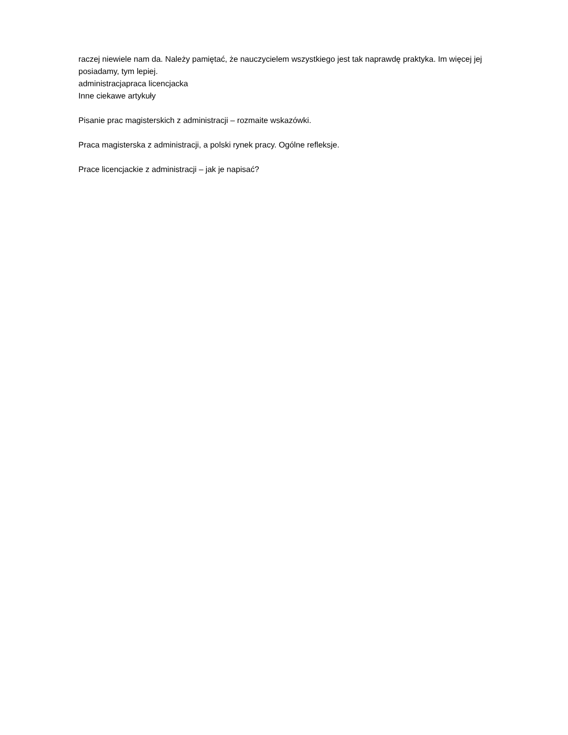raczej niewiele nam da. Należy pamiętać, że nauczycielem wszystkiego jest tak naprawdę praktyka. Im więcej jej posiadamy, tym lepiej.
administracjapraca licencjacka
Inne ciekawe artykuły
Pisanie prac magisterskich z administracji – rozmaite wskazówki.
Praca magisterska z administracji, a polski rynek pracy. Ogólne refleksje.
Prace licencjackie z administracji – jak je napisać?